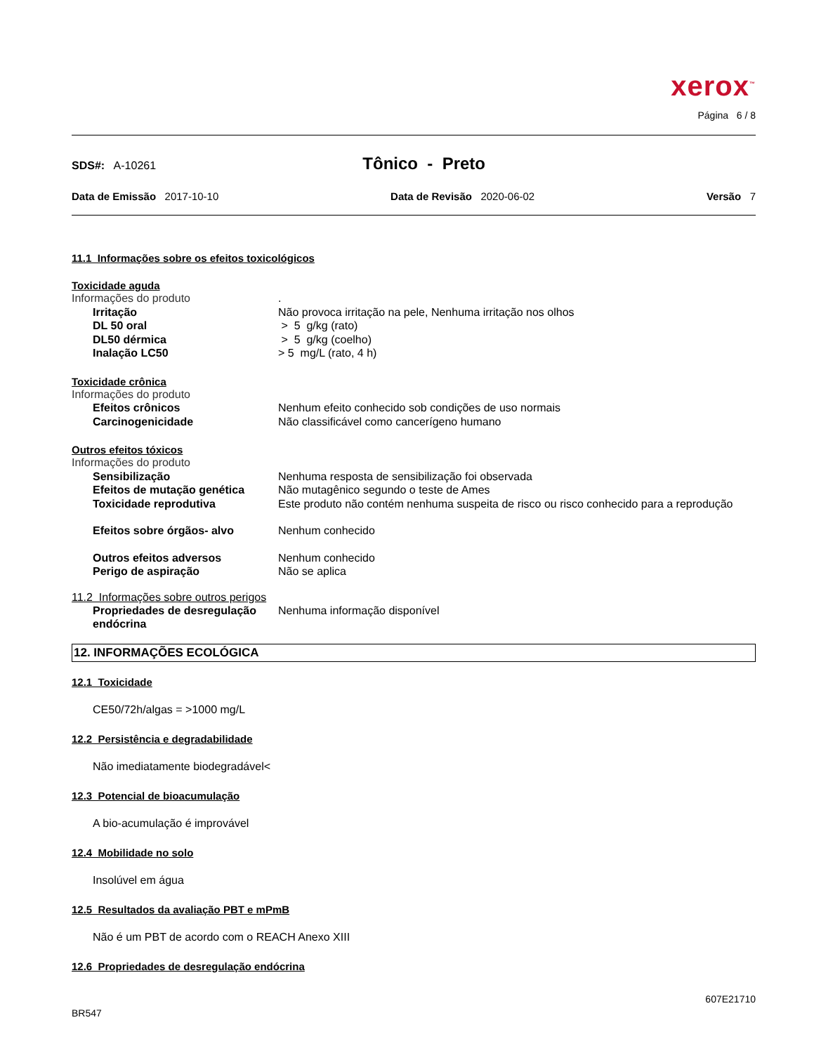xerox<sup>™</sup>
Página 6 / 8
SDS#: A-10261
Tônico - Preto
Data de Emissão 2017-10-10 Data de Revisão 2020-06-02 Versão 7
11.1 Informações sobre os efeitos toxicológicos
Toxicidade aguda
| Informações do produto | . |
| Irritação | Não provoca irritação na pele, Nenhuma irritação nos olhos |
| DL 50 oral | > 5 g/kg (rato) |
| DL50 dérmica | > 5 g/kg (coelho) |
| Inalação LC50 | > 5 mg/L (rato, 4 h) |
Toxicidade crônica
| Informações do produto | |
| Efeitos crônicos | Nenhum efeito conhecido sob condições de uso normais |
| Carcinogenicidade | Não classificável como cancerígeno humano |
Outros efeitos tóxicos
| Informações do produto | |
| Sensibilização | Nenhuma resposta de sensibilização foi observada |
| Efeitos de mutação genética | Não mutagênico segundo o teste de Ames |
| Toxicidade reprodutiva | Este produto não contém nenhuma suspeita de risco ou risco conhecido para a reprodução |
| Efeitos sobre órgãos- alvo | Nenhum conhecido |
| Outros efeitos adversos | Nenhum conhecido |
| Perigo de aspiração | Não se aplica |
11.2 Informações sobre outros perigos
| Propriedades de desregulação endócrina | Nenhuma informação disponível |
12. INFORMAÇÕES ECOLÓGICA
12.1 Toxicidade
CE50/72h/algas = >1000 mg/L
12.2 Persistência e degradabilidade
Não imediatamente biodegradável<
12.3 Potencial de bioacumulação
A bio-acumulação é improvável
12.4 Mobilidade no solo
Insolúvel em água
12.5 Resultados da avaliação PBT e mPmB
Não é um PBT de acordo com o REACH Anexo XIII
12.6 Propriedades de desregulação endócrina
607E21710
BR547